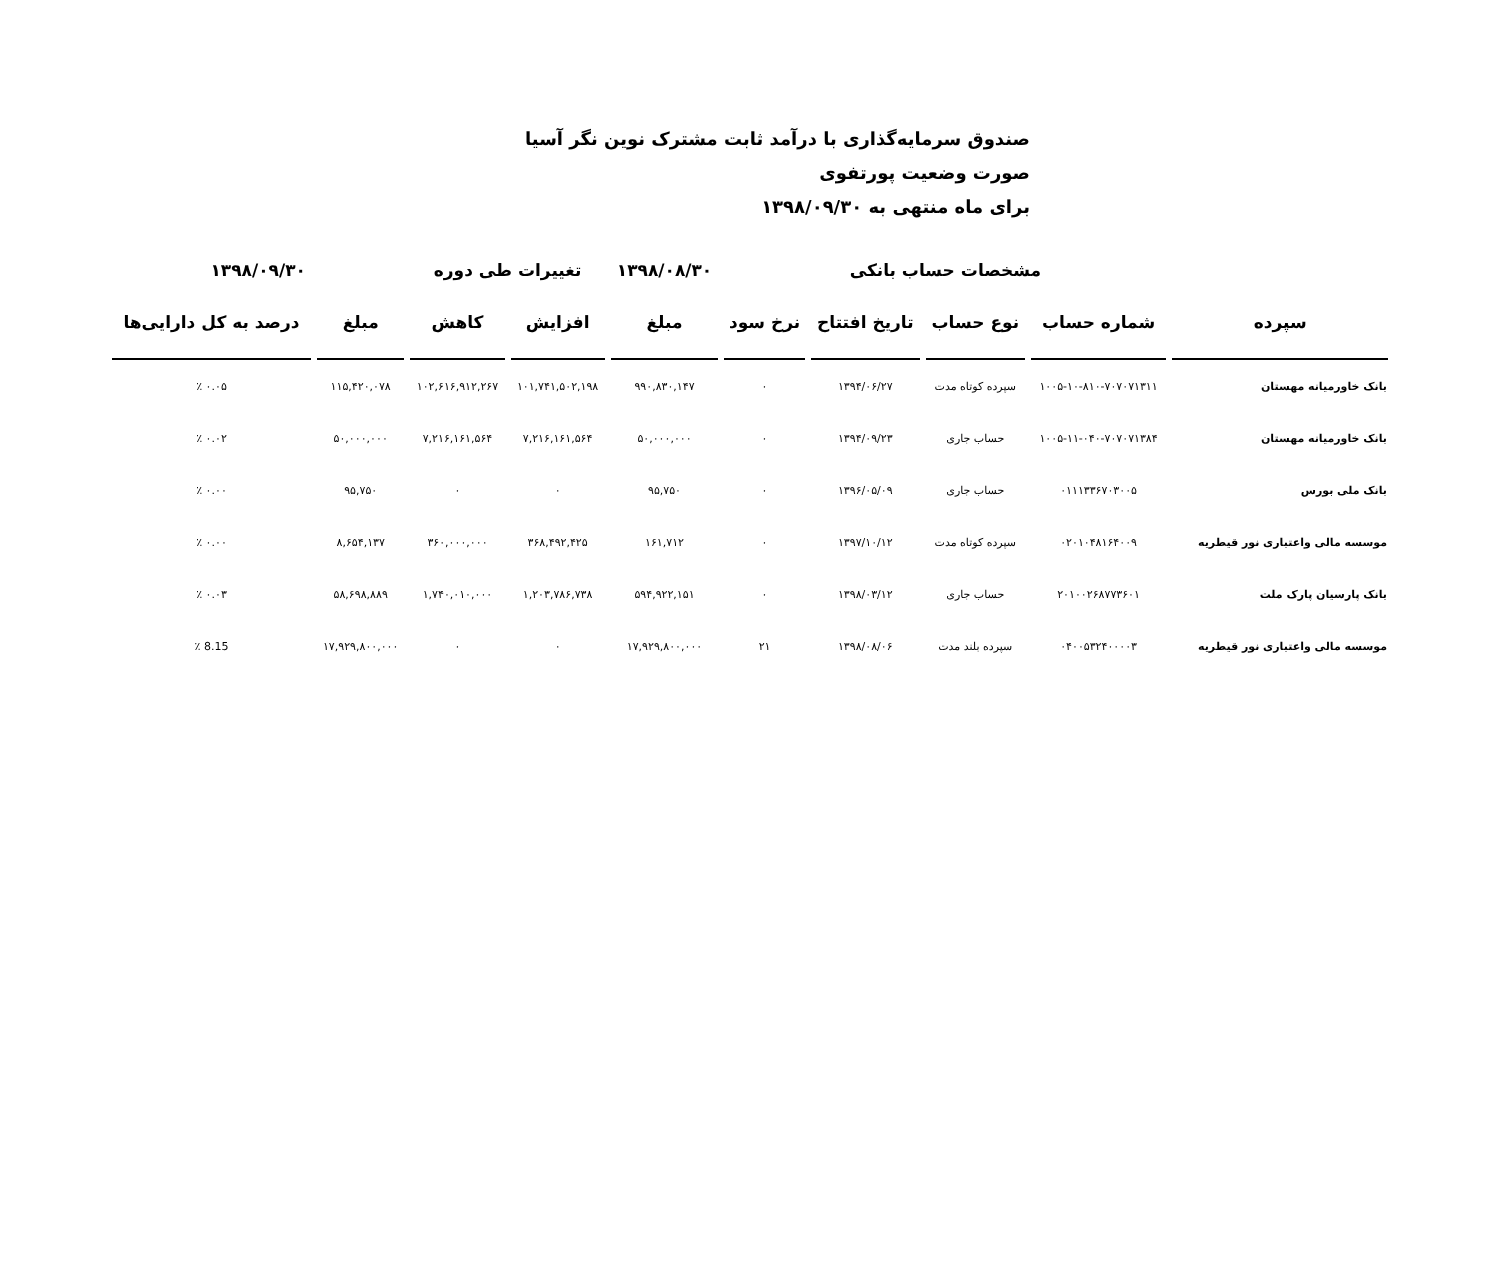صندوق سرمایه‌گذاری با درآمد ثابت مشترک نوین نگر آسیا
صورت وضعیت پورتفوی
برای ماه منتهی به ۱۳۹۸/۰۹/۳۰
| | مشخصات حساب بانکی | | | | ۱۳۹۸/۰۸/۳۰ | تغییرات طی دوره | | ۱۳۹۸/۰۹/۳۰ | |
| --- | --- | --- | --- | --- | --- | --- | --- | --- | --- |
| سپرده | شماره حساب | نوع حساب | تاریخ افتتاح | نرخ سود | مبلغ | افزایش | کاهش | مبلغ | درصد به کل دارایی‌ها |
| بانک خاورمیانه مهستان | ۱۰۰۵-۱۰-۸۱۰-۷۰۷۰۷۱۳۱۱ | سپرده کوتاه مدت | ۱۳۹۴/۰۶/۲۷ | ۰ | ۹۹۰,۸۳۰,۱۴۷ | ۱۰۱,۷۴۱,۵۰۲,۱۹۸ | ۱۰۲,۶۱۶,۹۱۲,۲۶۷ | ۱۱۵,۴۲۰,۰۷۸ | ۰.۰۵ ٪ |
| بانک خاورمیانه مهستان | ۱۰۰۵-۱۱-۰۴۰-۷۰۷۰۷۱۳۸۴ | حساب جاری | ۱۳۹۴/۰۹/۲۳ | ۰ | ۵۰,۰۰۰,۰۰۰ | ۷,۲۱۶,۱۶۱,۵۶۴ | ۷,۲۱۶,۱۶۱,۵۶۴ | ۵۰,۰۰۰,۰۰۰ | ۰.۰۲ ٪ |
| بانک ملی بورس | ۰۱۱۱۳۳۶۷۰۳۰۰۵ | حساب جاری | ۱۳۹۶/۰۵/۰۹ | ۰ | ۹۵,۷۵۰ | ۰ | ۰ | ۹۵,۷۵۰ | ۰.۰۰ ٪ |
| موسسه مالی واعتباری نور قیطریه | ۰۲۰۱۰۴۸۱۶۴۰۰۹ | سپرده کوتاه مدت | ۱۳۹۷/۱۰/۱۲ | ۰ | ۱۶۱,۷۱۲ | ۳۶۸,۴۹۲,۴۲۵ | ۳۶۰,۰۰۰,۰۰۰ | ۸,۶۵۴,۱۳۷ | ۰.۰۰ ٪ |
| بانک پارسیان پارک ملت | ۲۰۱۰۰۲۶۸۷۷۳۶۰۱ | حساب جاری | ۱۳۹۸/۰۳/۱۲ | ۰ | ۵۹۴,۹۲۲,۱۵۱ | ۱,۲۰۳,۷۸۶,۷۳۸ | ۱,۷۴۰,۰۱۰,۰۰۰ | ۵۸,۶۹۸,۸۸۹ | ۰.۰۳ ٪ |
| موسسه مالی واعتباری نور قیطریه | ۰۴۰۰۵۳۲۴۰۰۰۰۳ | سپرده بلند مدت | ۱۳۹۸/۰۸/۰۶ | ۲۱ | ۱۷,۹۲۹,۸۰۰,۰۰۰ | ۰ | ۰ | ۱۷,۹۲۹,۸۰۰,۰۰۰ | 8.15 ٪ |